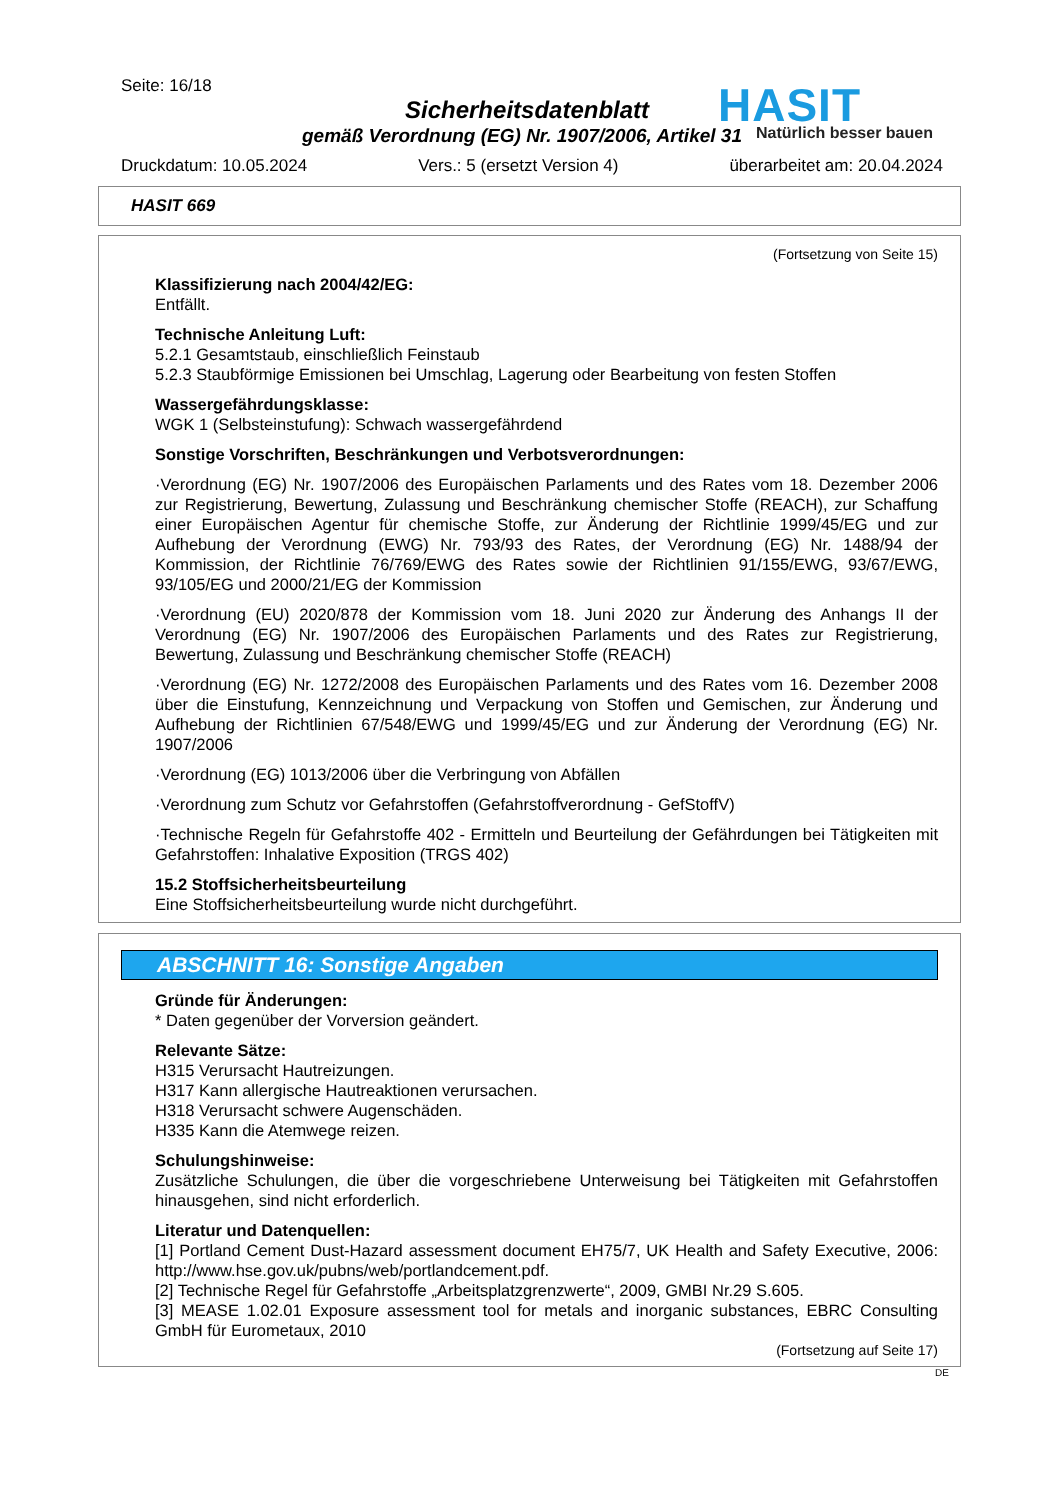Seite: 16/18
Sicherheitsdatenblatt
gemäß Verordnung (EG) Nr. 1907/2006, Artikel 31
HASIT
Natürlich besser bauen
Druckdatum: 10.05.2024 Vers.: 5 (ersetzt Version 4) überarbeitet am: 20.04.2024
HASIT 669
(Fortsetzung von Seite 15)
Klassifizierung nach 2004/42/EG:
Entfällt.
Technische Anleitung Luft:
5.2.1 Gesamtstaub, einschließlich Feinstaub
5.2.3 Staubförmige Emissionen bei Umschlag, Lagerung oder Bearbeitung von festen Stoffen
Wassergefährdungsklasse:
WGK 1 (Selbsteinstufung): Schwach wassergefährdend
Sonstige Vorschriften, Beschränkungen und Verbotsverordnungen:
·Verordnung (EG) Nr. 1907/2006 des Europäischen Parlaments und des Rates vom 18. Dezember 2006 zur Registrierung, Bewertung, Zulassung und Beschränkung chemischer Stoffe (REACH), zur Schaffung einer Europäischen Agentur für chemische Stoffe, zur Änderung der Richtlinie 1999/45/EG und zur Aufhebung der Verordnung (EWG) Nr. 793/93 des Rates, der Verordnung (EG) Nr. 1488/94 der Kommission, der Richtlinie 76/769/EWG des Rates sowie der Richtlinien 91/155/EWG, 93/67/EWG, 93/105/EG und 2000/21/EG der Kommission
·Verordnung (EU) 2020/878 der Kommission vom 18. Juni 2020 zur Änderung des Anhangs II der Verordnung (EG) Nr. 1907/2006 des Europäischen Parlaments und des Rates zur Registrierung, Bewertung, Zulassung und Beschränkung chemischer Stoffe (REACH)
·Verordnung (EG) Nr. 1272/2008 des Europäischen Parlaments und des Rates vom 16. Dezember 2008 über die Einstufung, Kennzeichnung und Verpackung von Stoffen und Gemischen, zur Änderung und Aufhebung der Richtlinien 67/548/EWG und 1999/45/EG und zur Änderung der Verordnung (EG) Nr. 1907/2006
·Verordnung (EG) 1013/2006 über die Verbringung von Abfällen
·Verordnung zum Schutz vor Gefahrstoffen (Gefahrstoffverordnung - GefStoffV)
·Technische Regeln für Gefahrstoffe 402 - Ermitteln und Beurteilung der Gefährdungen bei Tätigkeiten mit Gefahrstoffen: Inhalative Exposition (TRGS 402)
15.2 Stoffsicherheitsbeurteilung
Eine Stoffsicherheitsbeurteilung wurde nicht durchgeführt.
ABSCHNITT 16: Sonstige Angaben
Gründe für Änderungen:
* Daten gegenüber der Vorversion geändert.
Relevante Sätze:
H315 Verursacht Hautreizungen.
H317 Kann allergische Hautreaktionen verursachen.
H318 Verursacht schwere Augenschäden.
H335 Kann die Atemwege reizen.
Schulungshinweise:
Zusätzliche Schulungen, die über die vorgeschriebene Unterweisung bei Tätigkeiten mit Gefahrstoffen hinausgehen, sind nicht erforderlich.
Literatur und Datenquellen:
[1] Portland Cement Dust-Hazard assessment document EH75/7, UK Health and Safety Executive, 2006: http://www.hse.gov.uk/pubns/web/portlandcement.pdf.
[2] Technische Regel für Gefahrstoffe „Arbeitsplatzgrenzwerte“, 2009, GMBI Nr.29 S.605.
[3] MEASE 1.02.01 Exposure assessment tool for metals and inorganic substances, EBRC Consulting GmbH für Eurometaux, 2010
(Fortsetzung auf Seite 17)
DE